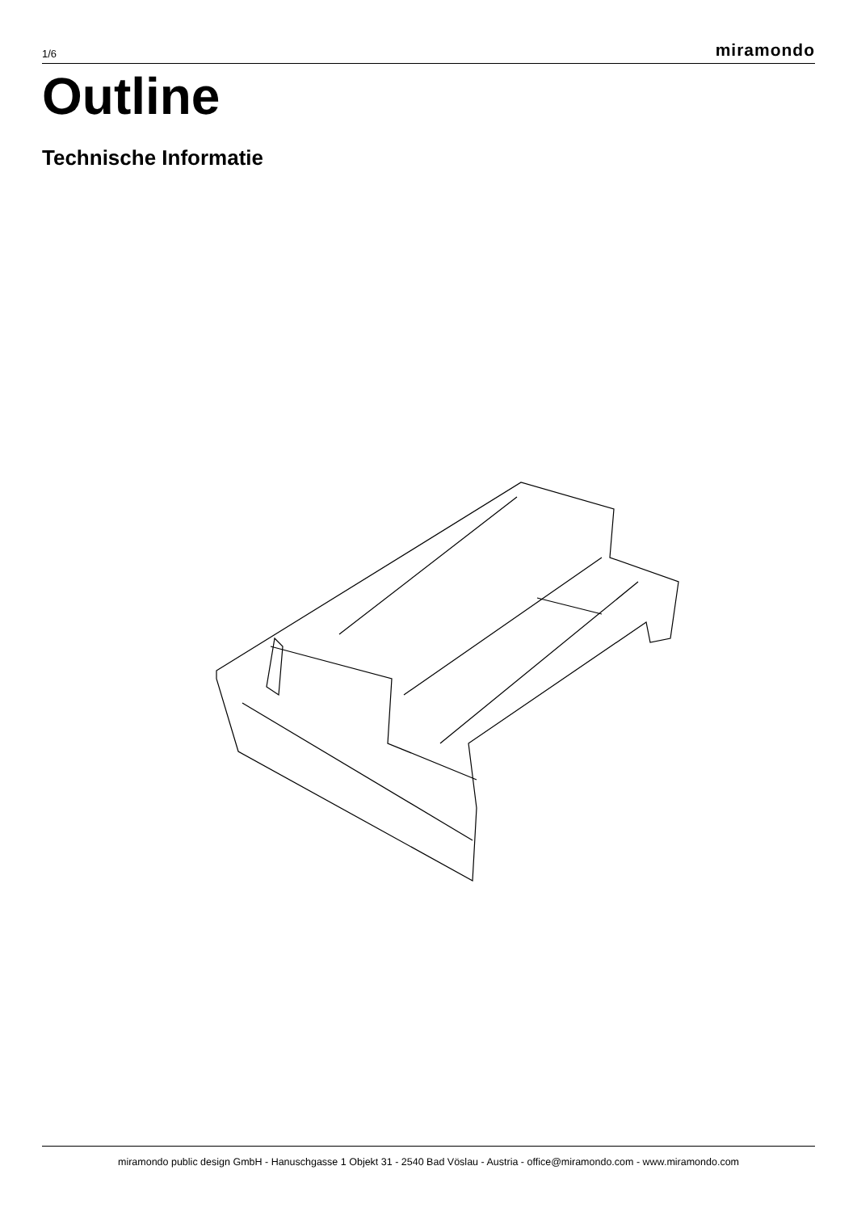1/6 miramondo
Outline
Technische Informatie
miramondo public design GmbH - Hanuschgasse 1 Objekt 31 - 2540 Bad Vöslau - Austria - office@miramondo.com - www.miramondo.com